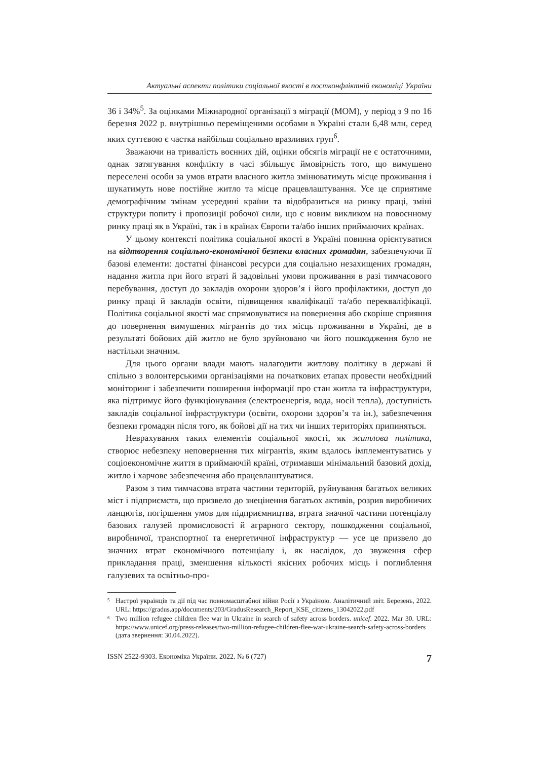Актуальні аспекти політики соціальної якості в постконфліктній економіці України
36 і 34%<sup>5</sup>. За оцінками Міжнародної організації з міграції (МОМ), у період з 9 по 16 березня 2022 р. внутрішньо переміщеними особами в Україні стали 6,48 млн, серед яких суттєвою є частка найбільш соціально вразливих груп<sup>6</sup>.
Зважаючи на тривалість воєнних дій, оцінки обсягів міграції не є остаточними, однак затягування конфлікту в часі збільшує ймовірність того, що вимушено переселені особи за умов втрати власного житла змінюватимуть місце проживання і шукатимуть нове постійне житло та місце працевлаштування. Усе це сприятиме демографічним змінам усередині країни та відобразиться на ринку праці, зміні структури попиту і пропозиції робочої сили, що є новим викликом на повоєнному ринку праці як в Україні, так і в країнах Європи та/або інших приймаючих країнах.
У цьому контексті політика соціальної якості в Україні повинна орієнтуватися на відтворення соціально-економічної безпеки власних громадян, забезпечуючи її базові елементи: достатні фінансові ресурси для соціально незахищених громадян, надання житла при його втраті й задовільні умови проживання в разі тимчасового перебування, доступ до закладів охорони здоров’я і його профілактики, доступ до ринку праці й закладів освіти, підвищення кваліфікації та/або перекваліфікації. Політика соціальної якості має спрямовуватися на повернення або скоріше сприяння до повернення вимушених мігрантів до тих місць проживання в Україні, де в результаті бойових дій житло не було зруйновано чи його пошкодження було не настільки значним.
Для цього органи влади мають налагодити житлову політику в державі й спільно з волонтерськими організаціями на початкових етапах провести необхідний моніторинг і забезпечити поширення інформації про стан житла та інфраструктури, яка підтримує його функціонування (електроенергія, вода, носії тепла), доступність закладів соціальної інфраструктури (освіти, охорони здоров’я та ін.), забезпечення безпеки громадян після того, як бойові дії на тих чи інших територіях припиняться.
Неврахування таких елементів соціальної якості, як житлова політика, створює небезпеку неповернення тих мігрантів, яким вдалось імплементуватись у соціоекономічне життя в приймаючій країні, отримавши мінімальний базовий дохід, житло і харчове забезпечення або працевлаштуватися.
Разом з тим тимчасова втрата частини територій, руйнування багатьох великих міст і підприємств, що призвело до знецінення багатьох активів, розрив виробничих ланцюгів, погіршення умов для підприємництва, втрата значної частини потенціалу базових галузей промисловості й аграрного сектору, пошкодження соціальної, виробничої, транспортної та енергетичної інфраструктур — усе це призвело до значних втрат економічного потенціалу і, як наслідок, до звуження сфер прикладання праці, зменшення кількості якісних робочих місць і поглиблення галузевих та освітньо-про-
<sup>5</sup> Настрої українців та дії під час повномасштабної війни Росії з Україною. Аналітичний звіт. Березень, 2022. URL: https://gradus.app/documents/203/GradusResearch_Report_KSE_citizens_13042022.pdf
<sup>6</sup> Two million refugee children flee war in Ukraine in search of safety across borders. unicef. 2022. Mar 30. URL: https://www.unicef.org/press-releases/two-million-refugee-children-flee-war-ukraine-search-safety-across-borders (дата звернення: 30.04.2022).
ISSN 2522-9303. Економіка України. 2022. № 6 (727) 7